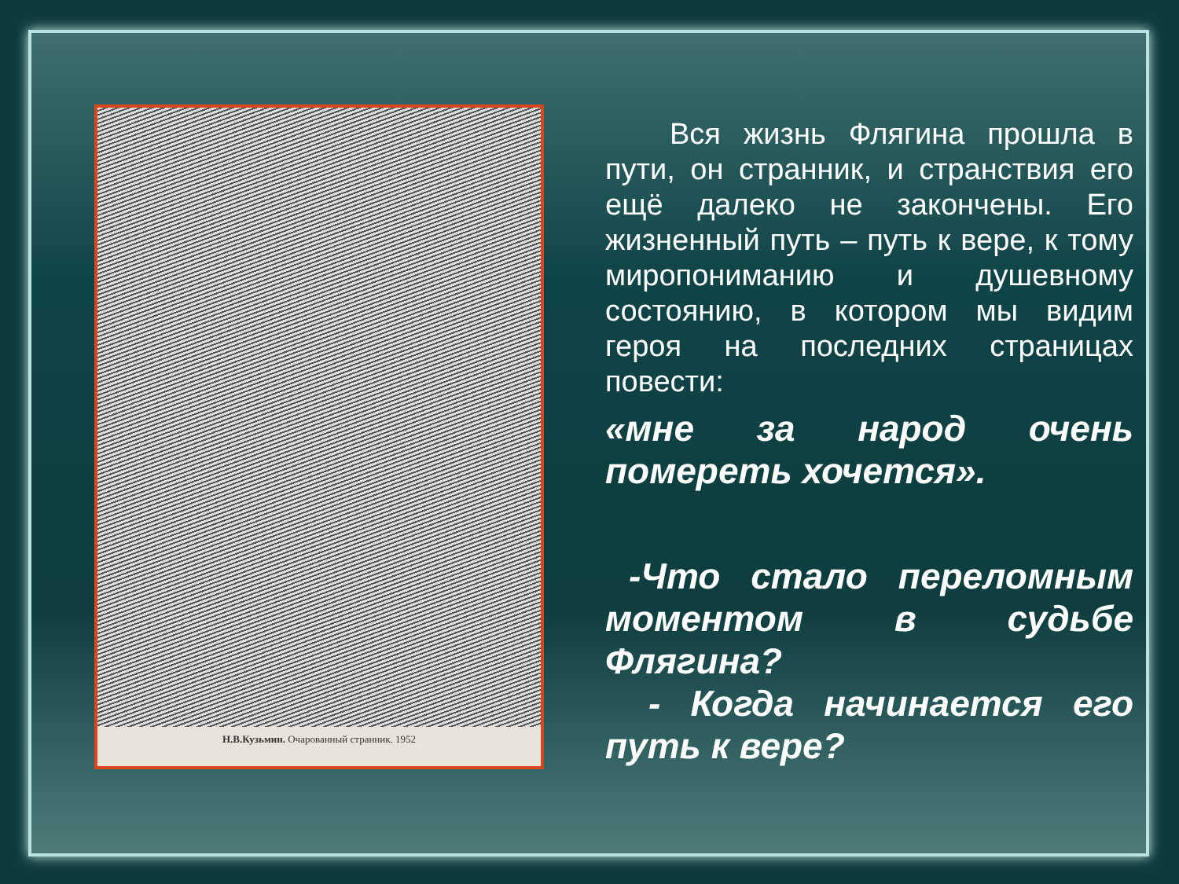Н.В.Кузьмин. Очарованный странник. 1952
Вся жизнь Флягина прошла в пути, он странник, и странствия его ещё далеко не закончены. Его жизненный путь – путь к вере, к тому миропониманию и душевному состоянию, в котором мы видим героя на последних страницах повести:
«мне за народ очень помереть хочется».
-Что стало переломным моментом в судьбе Флягина?
- Когда начинается его путь к вере?